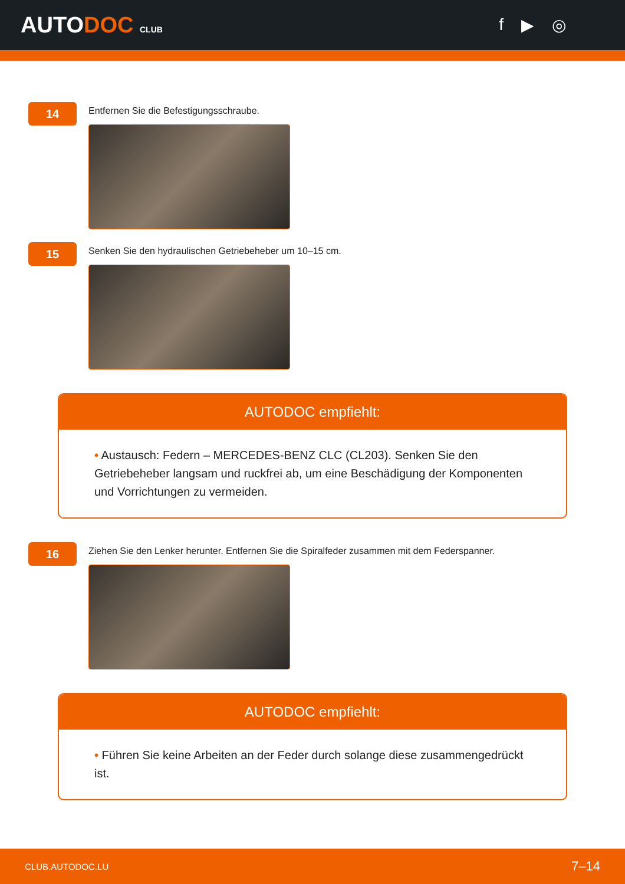AUTODOC CLUB
f ▶ ◎
14
Entfernen Sie die Befestigungsschraube.
15
Senken Sie den hydraulischen Getriebeheber um 10–15 cm.
AUTODOC empfiehlt:
• Austausch: Federn – MERCEDES-BENZ CLC (CL203). Senken Sie den Getriebeheber langsam und ruckfrei ab, um eine Beschädigung der Komponenten und Vorrichtungen zu vermeiden.
16
Ziehen Sie den Lenker herunter. Entfernen Sie die Spiralfeder zusammen mit dem Federspanner.
AUTODOC empfiehlt:
• Führen Sie keine Arbeiten an der Feder durch solange diese zusammengedrückt ist.
CLUB.AUTODOC.LU 7–14